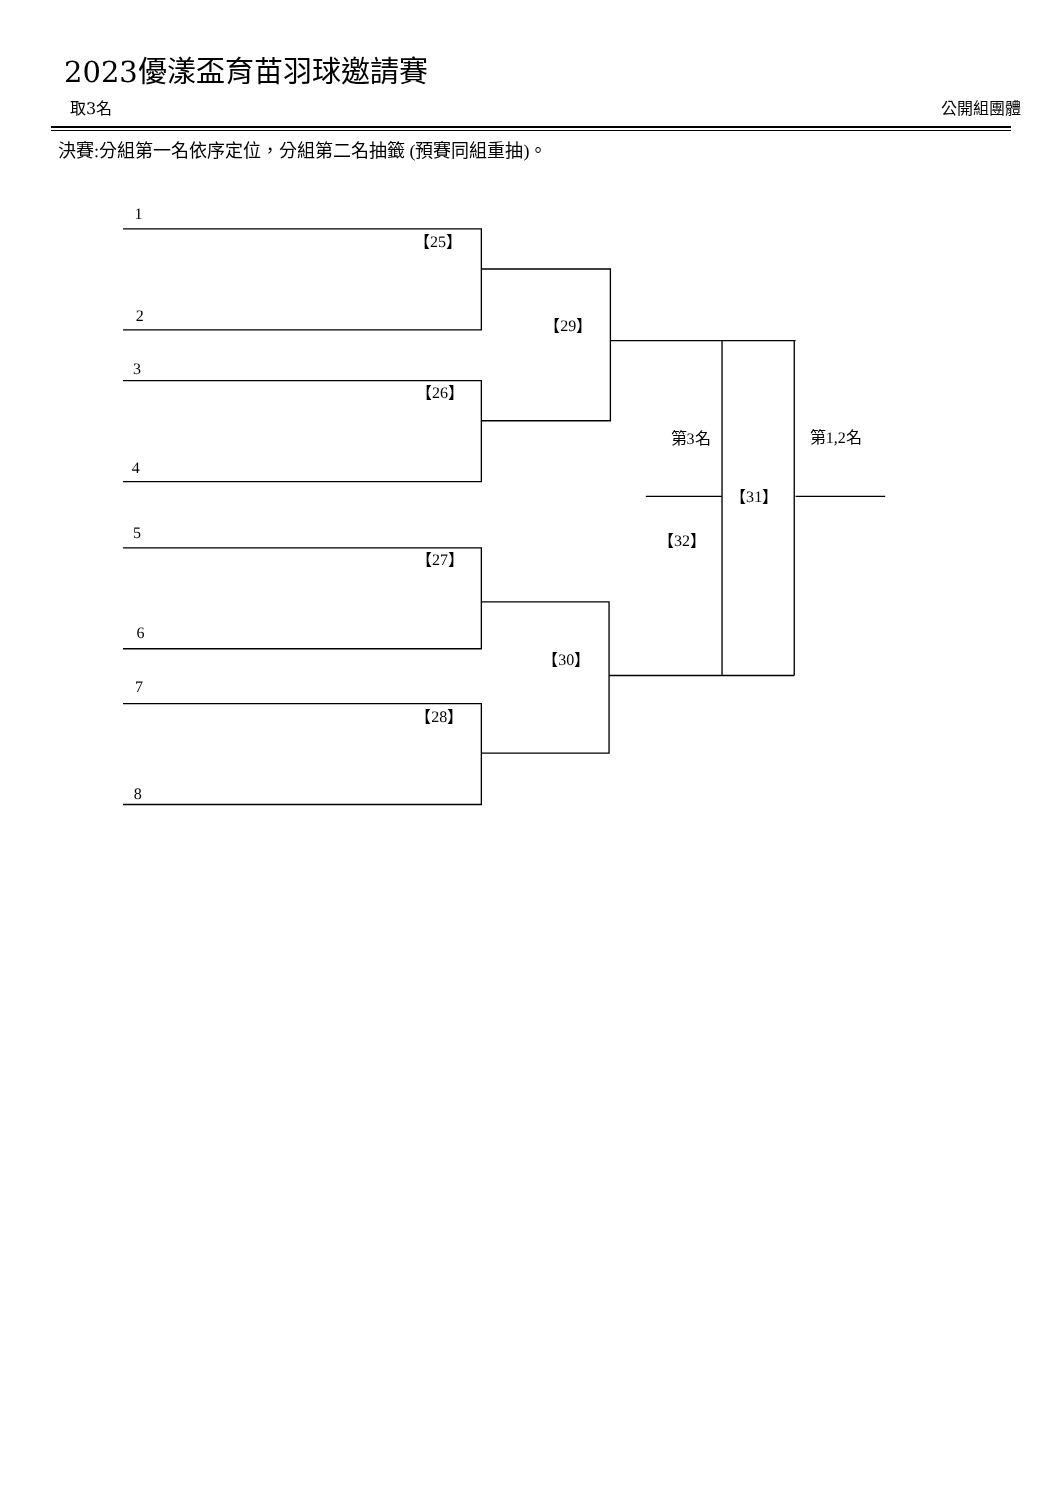2023優漾盃育苗羽球邀請賽
取3名 公開組團體
決賽:分組第一名依序定位，分組第二名抽籤 (預賽同組重抽)。
1
【25】
2
【29】
3
【26】
第3名
第1,2名
4
【31】
5
【32】
【27】
6
【30】
7
【28】
8